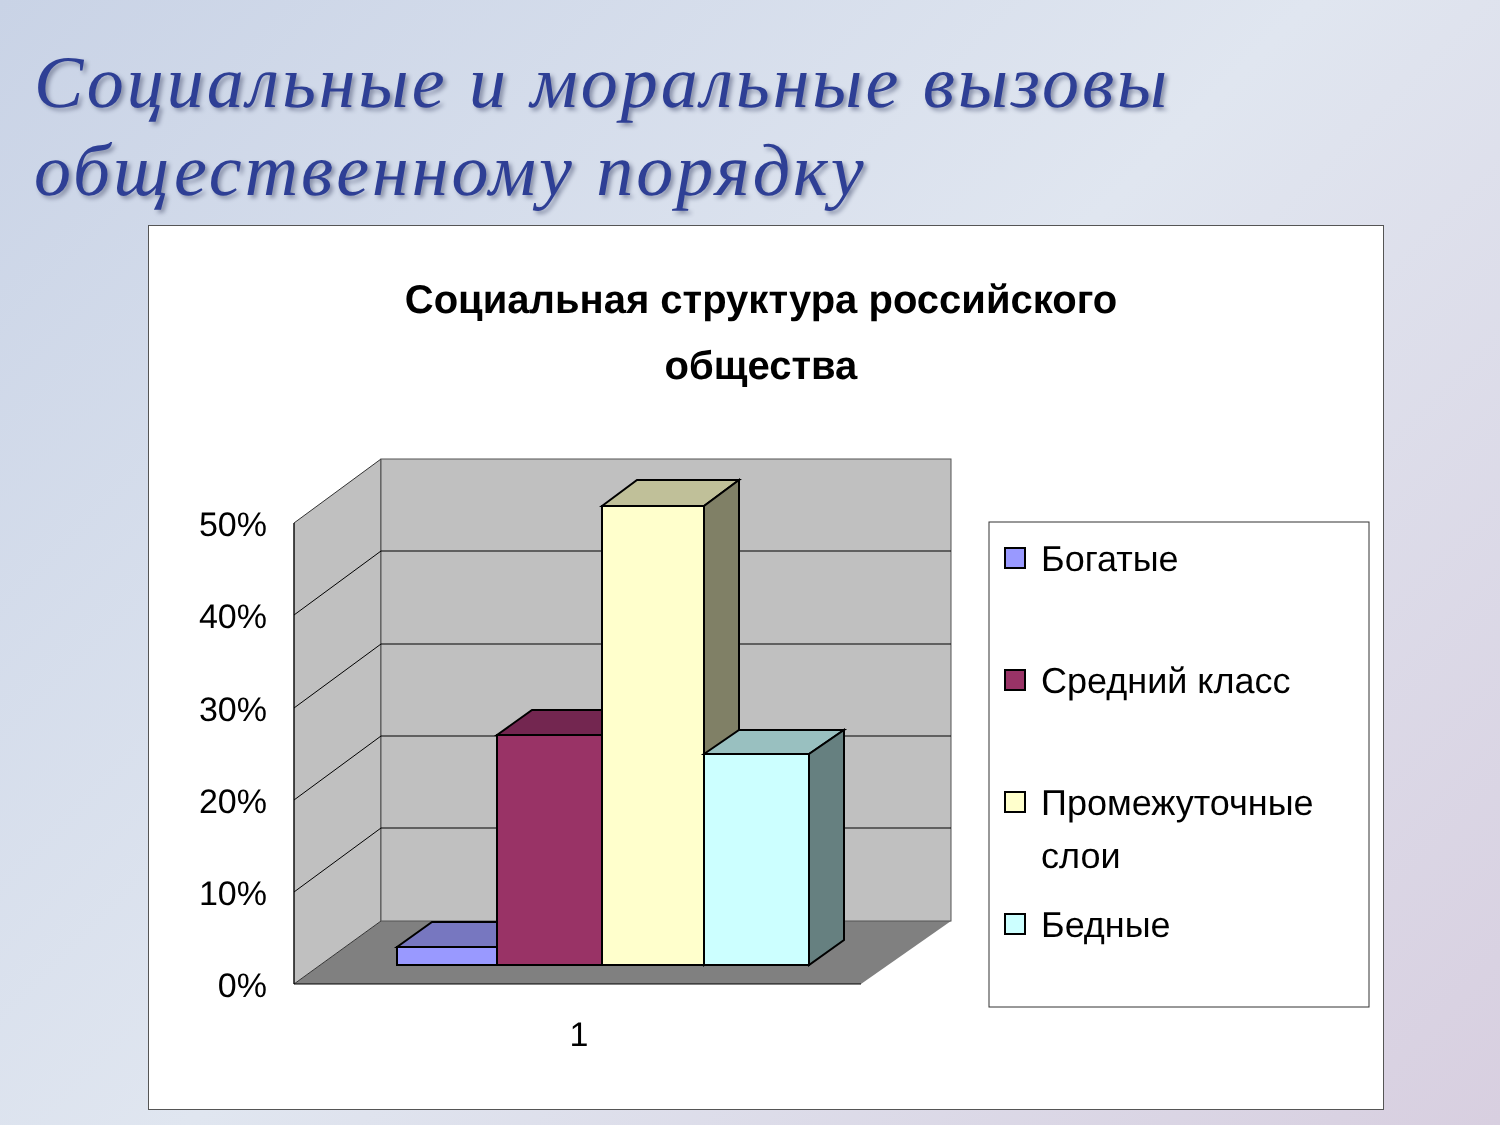Социальные и моральные вызовы общественному порядку
Социальная структура российского
общества
50%
40%
30%
20%
10%
0%
1
Богатые
Средний класс
Промежуточные
слои
Бедные